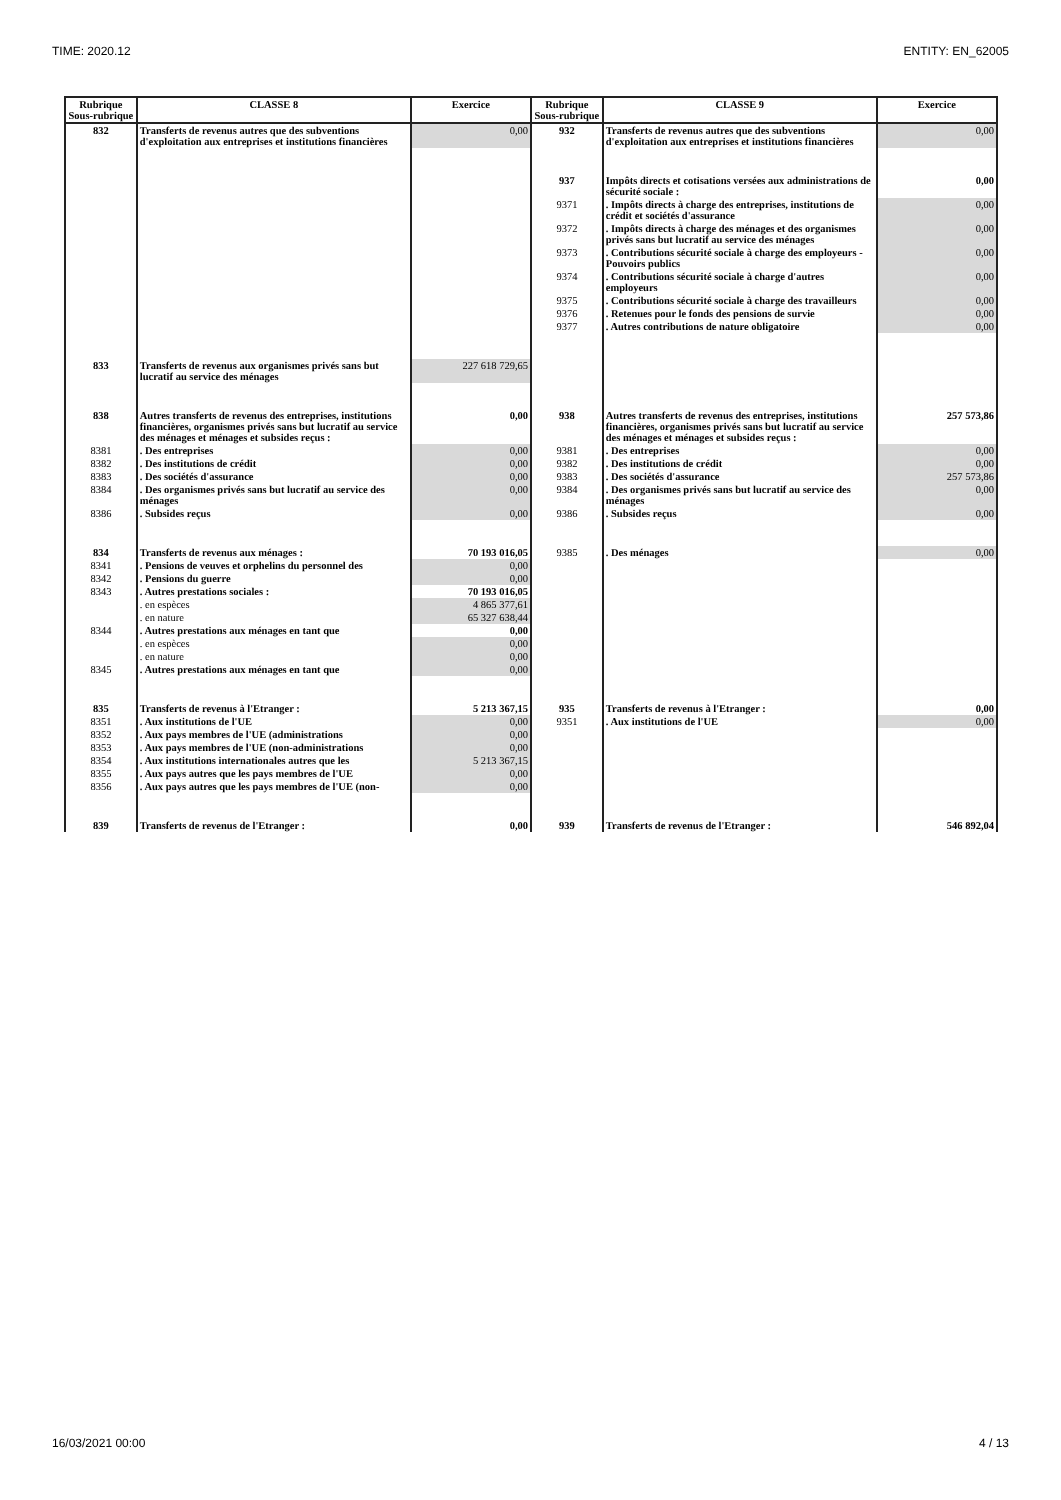TIME: 2020.12 ENTITY: EN_62005
| Rubrique Sous-rubrique | CLASSE 8 | Exercice | Rubrique Sous-rubrique | CLASSE 9 | Exercice |
| --- | --- | --- | --- | --- | --- |
| 832 | Transferts de revenus autres que des subventions d'exploitation aux entreprises et institutions financières | 0,00 | 932 | Transferts de revenus autres que des subventions d'exploitation aux entreprises et institutions financières | 0,00 |
| | | | 937 | Impôts directs et cotisations versées aux administrations de sécurité sociale : | 0,00 |
| | | | 9371 | . Impôts directs à charge des entreprises, institutions de crédit et sociétés d'assurance | 0,00 |
| | | | 9372 | . Impôts directs à charge des ménages et des organismes privés sans but lucratif au service des ménages | 0,00 |
| | | | 9373 | . Contributions sécurité sociale à charge des employeurs - Pouvoirs publics | 0,00 |
| | | | 9374 | . Contributions sécurité sociale à charge d'autres employeurs | 0,00 |
| | | | 9375 | . Contributions sécurité sociale à charge des travailleurs | 0,00 |
| | | | 9376 | . Retenues pour le fonds des pensions de survie | 0,00 |
| | | | 9377 | . Autres contributions de nature obligatoire | 0,00 |
| 833 | Transferts de revenus aux organismes privés sans but lucratif au service des ménages | 227 618 729,65 | | | |
| 838 | Autres transferts de revenus des entreprises, institutions financières, organismes privés sans but lucratif au service des ménages et ménages et subsides reçus : | 0,00 | 938 | Autres transferts de revenus des entreprises, institutions financières, organismes privés sans but lucratif au service des ménages et ménages et subsides reçus : | 257 573,86 |
| 8381 | . Des entreprises | 0,00 | 9381 | . Des entreprises | 0,00 |
| 8382 | . Des institutions de crédit | 0,00 | 9382 | . Des institutions de crédit | 0,00 |
| 8383 | . Des sociétés d'assurance | 0,00 | 9383 | . Des sociétés d'assurance | 257 573,86 |
| 8384 | . Des organismes privés sans but lucratif au service des ménages | 0,00 | 9384 | . Des organismes privés sans but lucratif au service des ménages | 0,00 |
| 8386 | . Subsides reçus | 0,00 | 9386 | . Subsides reçus | 0,00 |
| 834 | Transferts de revenus aux ménages : | 70 193 016,05 | 9385 | . Des ménages | 0,00 |
| 8341 | . Pensions de veuves et orphelins du personnel des | 0,00 | | | |
| 8342 | . Pensions du guerre | 0,00 | | | |
| 8343 | . Autres prestations sociales : | 70 193 016,05 | | | |
| | . en espèces | 4 865 377,61 | | | |
| | . en nature | 65 327 638,44 | | | |
| 8344 | . Autres prestations aux ménages en tant que | 0,00 | | | |
| | . en espèces | 0,00 | | | |
| | . en nature | 0,00 | | | |
| 8345 | . Autres prestations aux ménages en tant que | 0,00 | | | |
| 835 | Transferts de revenus à l'Etranger : | 5 213 367,15 | 935 | Transferts de revenus à l'Etranger : | 0,00 |
| 8351 | . Aux institutions de l'UE | 0,00 | 9351 | . Aux institutions de l'UE | 0,00 |
| 8352 | . Aux pays membres de l'UE (administrations | 0,00 | | | |
| 8353 | . Aux pays membres de l'UE (non-administrations | 0,00 | | | |
| 8354 | . Aux institutions internationales autres que les | 5 213 367,15 | | | |
| 8355 | . Aux pays autres que les pays membres de l'UE | 0,00 | | | |
| 8356 | . Aux pays autres que les pays membres de l'UE (non- | 0,00 | | | |
| 839 | Transferts de revenus de l'Etranger : | 0,00 | 939 | Transferts de revenus de l'Etranger : | 546 892,04 |
16/03/2021 00:00 4 / 13